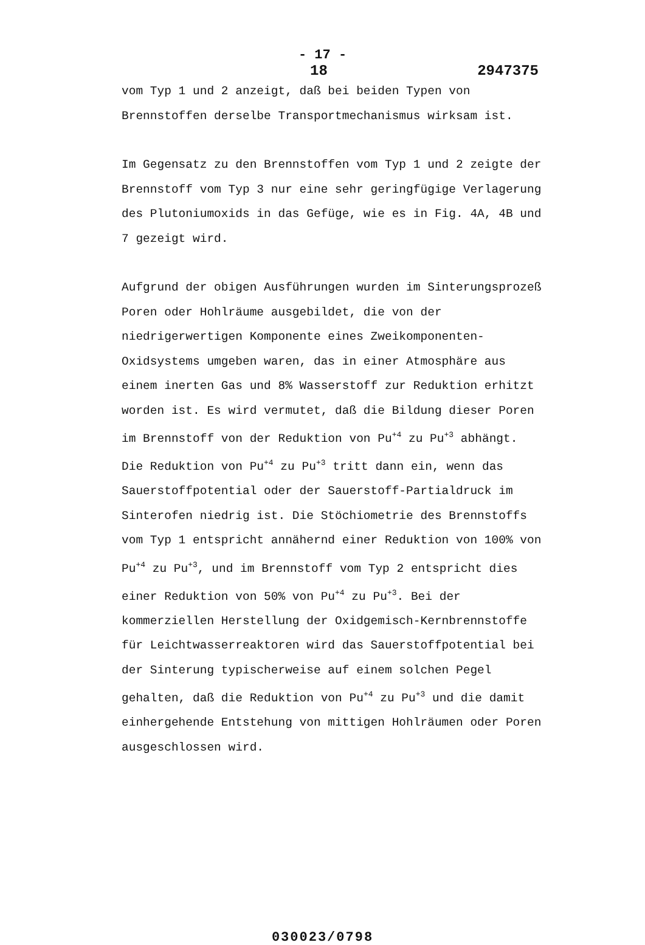- 17 -
18 2947375
vom Typ 1 und 2 anzeigt, daß bei beiden Typen von Brennstoffen derselbe Transportmechanismus wirksam ist.
Im Gegensatz zu den Brennstoffen vom Typ 1 und 2 zeigte der Brennstoff vom Typ 3 nur eine sehr geringfügige Verlagerung des Plutoniumoxids in das Gefüge, wie es in Fig. 4A, 4B und 7 gezeigt wird.
Aufgrund der obigen Ausführungen wurden im Sinterungsprozeß Poren oder Hohlräume ausgebildet, die von der niedrigerwertigen Komponente eines Zweikomponenten-Oxidsystems umgeben waren, das in einer Atmosphäre aus einem inerten Gas und 8% Wasserstoff zur Reduktion erhitzt worden ist. Es wird vermutet, daß die Bildung dieser Poren im Brennstoff von der Reduktion von Pu<sup>+4</sup> zu Pu<sup>+3</sup> abhängt. Die Reduktion von Pu<sup>+4</sup> zu Pu<sup>+3</sup> tritt dann ein, wenn das Sauerstoffpotential oder der Sauerstoff-Partialdruck im Sinterofen niedrig ist. Die Stöchiometrie des Brennstoffs vom Typ 1 entspricht annähernd einer Reduktion von 100% von Pu<sup>+4</sup> zu Pu<sup>+3</sup>, und im Brennstoff vom Typ 2 entspricht dies einer Reduktion von 50% von Pu<sup>+4</sup> zu Pu<sup>+3</sup>. Bei der kommerziellen Herstellung der Oxidgemisch-Kernbrennstoffe für Leichtwasserreaktoren wird das Sauerstoffpotential bei der Sinterung typischerweise auf einem solchen Pegel gehalten, daß die Reduktion von Pu<sup>+4</sup> zu Pu<sup>+3</sup> und die damit einhergehende Entstehung von mittigen Hohlräumen oder Poren ausgeschlossen wird.
030023/0798